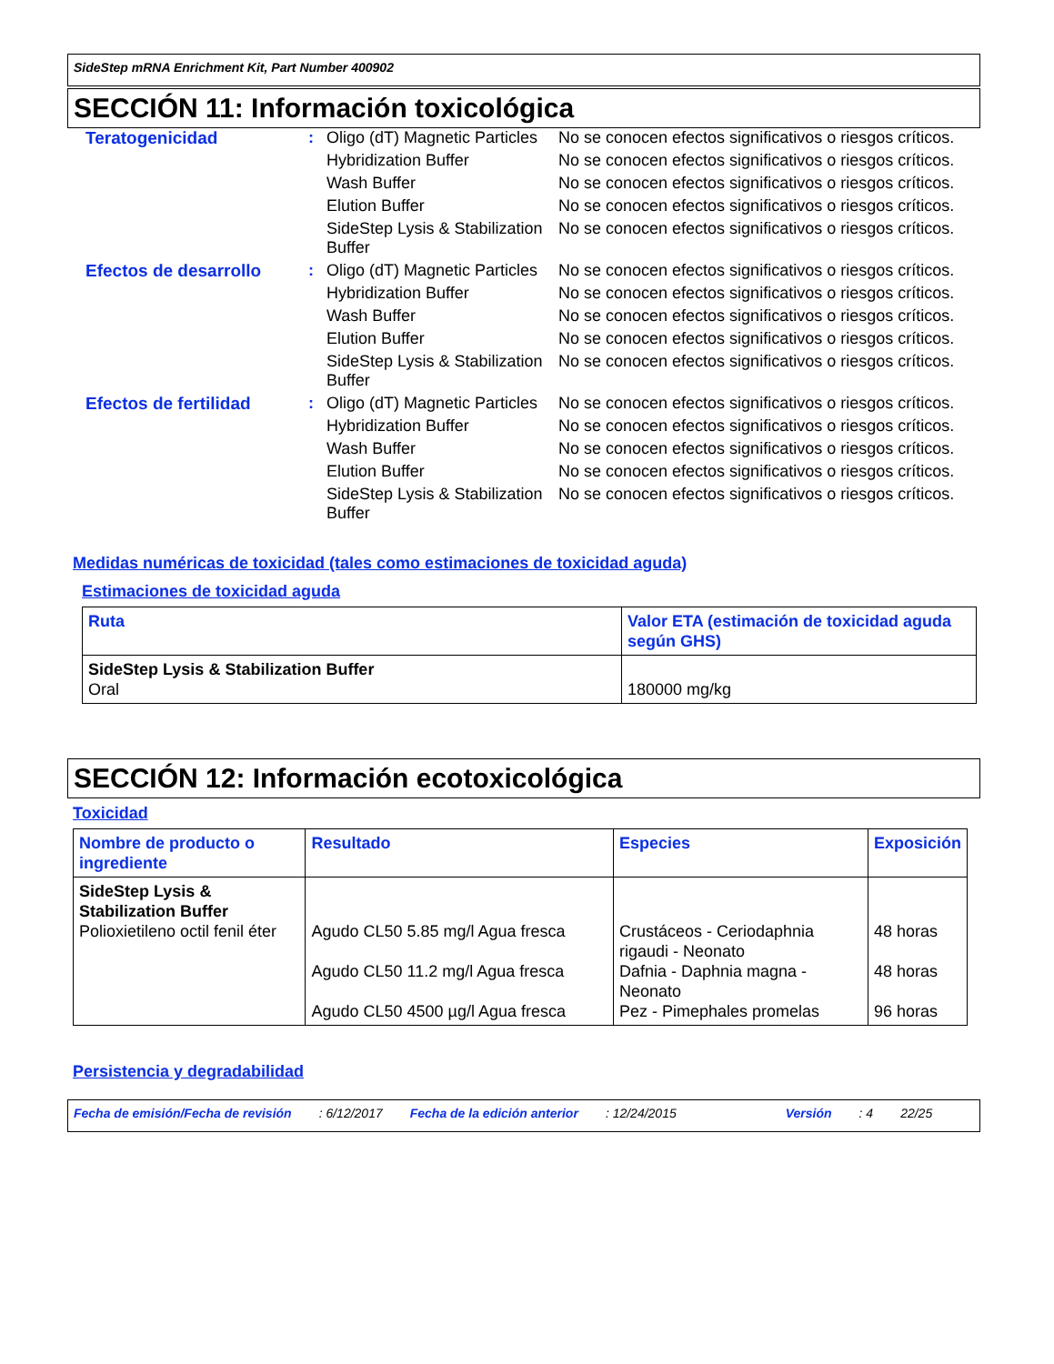SideStep mRNA Enrichment Kit, Part Number 400902
SECCIÓN 11: Información toxicológica
| Teratogenicidad | : | Oligo (dT) Magnetic Particles | No se conocen efectos significativos o riesgos críticos. |
| | | Hybridization Buffer | No se conocen efectos significativos o riesgos críticos. |
| | | Wash Buffer | No se conocen efectos significativos o riesgos críticos. |
| | | Elution Buffer | No se conocen efectos significativos o riesgos críticos. |
| | | SideStep Lysis & Stabilization Buffer | No se conocen efectos significativos o riesgos críticos. |
| Efectos de desarrollo | : | Oligo (dT) Magnetic Particles | No se conocen efectos significativos o riesgos críticos. |
| | | Hybridization Buffer | No se conocen efectos significativos o riesgos críticos. |
| | | Wash Buffer | No se conocen efectos significativos o riesgos críticos. |
| | | Elution Buffer | No se conocen efectos significativos o riesgos críticos. |
| | | SideStep Lysis & Stabilization Buffer | No se conocen efectos significativos o riesgos críticos. |
| Efectos de fertilidad | : | Oligo (dT) Magnetic Particles | No se conocen efectos significativos o riesgos críticos. |
| | | Hybridization Buffer | No se conocen efectos significativos o riesgos críticos. |
| | | Wash Buffer | No se conocen efectos significativos o riesgos críticos. |
| | | Elution Buffer | No se conocen efectos significativos o riesgos críticos. |
| | | SideStep Lysis & Stabilization Buffer | No se conocen efectos significativos o riesgos críticos. |
Medidas numéricas de toxicidad (tales como estimaciones de toxicidad aguda)
Estimaciones de toxicidad aguda
| Ruta | Valor ETA (estimación de toxicidad aguda según GHS) |
| --- | --- |
| SideStep Lysis & Stabilization Buffer Oral | 180000 mg/kg |
SECCIÓN 12: Información ecotoxicológica
Toxicidad
| Nombre de producto o ingrediente | Resultado | Especies | Exposición |
| --- | --- | --- | --- |
| SideStep Lysis & Stabilization Buffer Polioxietileno octil fenil éter | Agudo CL50 5.85 mg/l Agua fresca Agudo CL50 11.2 mg/l Agua fresca Agudo CL50 4500 µg/l Agua fresca | Crustáceos - Ceriodaphnia rigaudi - Neonato Dafnia - Daphnia magna - Neonato Pez - Pimephales promelas | 48 horas 48 horas 96 horas |
Persistencia y degradabilidad
Fecha de emisión/Fecha de revisión: 6/12/2017 Fecha de la edición anterior: 12/24/2015 Versión: 4 22/25